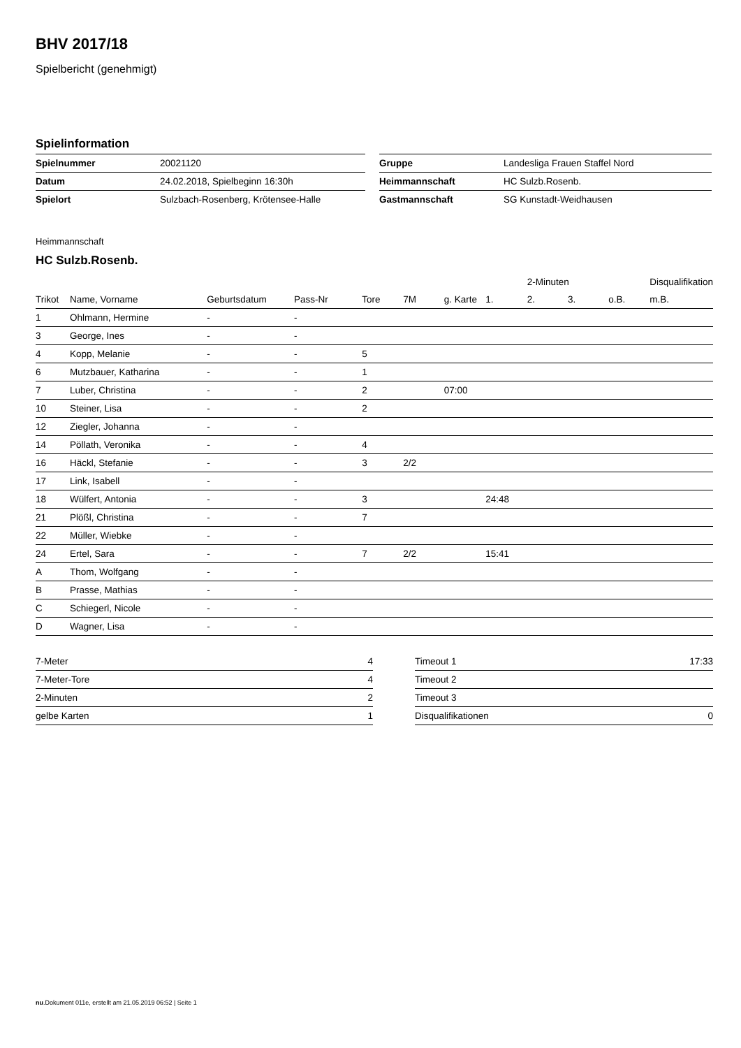BHV 2017/18
Spielbericht (genehmigt)
Spielinformation
| Spielnummer | 20021120 | | Gruppe | Landesliga Frauen Staffel Nord |
| Datum | 24.02.2018, Spielbeginn 16:30h | | Heimmannschaft | HC Sulzb.Rosenb. |
| Spielort | Sulzbach-Rosenberg, Krötensee-Halle | | Gastmannschaft | SG Kunstadt-Weidhausen |
Heimmannschaft
HC Sulzb.Rosenb.
| | | | | | | | | 2-Minuten | | | Disqualifikation |
| Trikot | Name, Vorname | Geburtsdatum | Pass-Nr | Tore | 7M | g. Karte | 1. | 2. | 3. | o.B. | m.B. |
| 1 | Ohlmann, Hermine | - | - | | | | | | | | |
| 3 | George, Ines | - | - | | | | | | | | |
| 4 | Kopp, Melanie | - | - | 5 | | | | | | | |
| 6 | Mutzbauer, Katharina | - | - | 1 | | | | | | | |
| 7 | Luber, Christina | - | - | 2 | | 07:00 | | | | | |
| 10 | Steiner, Lisa | - | - | 2 | | | | | | | |
| 12 | Ziegler, Johanna | - | - | | | | | | | | |
| 14 | Pöllath, Veronika | - | - | 4 | | | | | | | |
| 16 | Häckl, Stefanie | - | - | 3 | 2/2 | | | | | | |
| 17 | Link, Isabell | - | - | | | | | | | | |
| 18 | Wülfert, Antonia | - | - | 3 | | | 24:48 | | | | |
| 21 | Plößl, Christina | - | - | 7 | | | | | | | |
| 22 | Müller, Wiebke | - | - | | | | | | | | |
| 24 | Ertel, Sara | - | - | 7 | 2/2 | | 15:41 | | | | |
| A | Thom, Wolfgang | - | - | | | | | | | | |
| B | Prasse, Mathias | - | - | | | | | | | | |
| C | Schiegerl, Nicole | - | - | | | | | | | | |
| D | Wagner, Lisa | - | - | | | | | | | | |
| 7-Meter | 4 |
| 7-Meter-Tore | 4 |
| 2-Minuten | 2 |
| gelbe Karten | 1 |
| Timeout 1 | 17:33 |
| Timeout 2 | |
| Timeout 3 | |
| Disqualifikationen | 0 |
nu.Dokument 011e, erstellt am 21.05.2019 06:52 | Seite 1